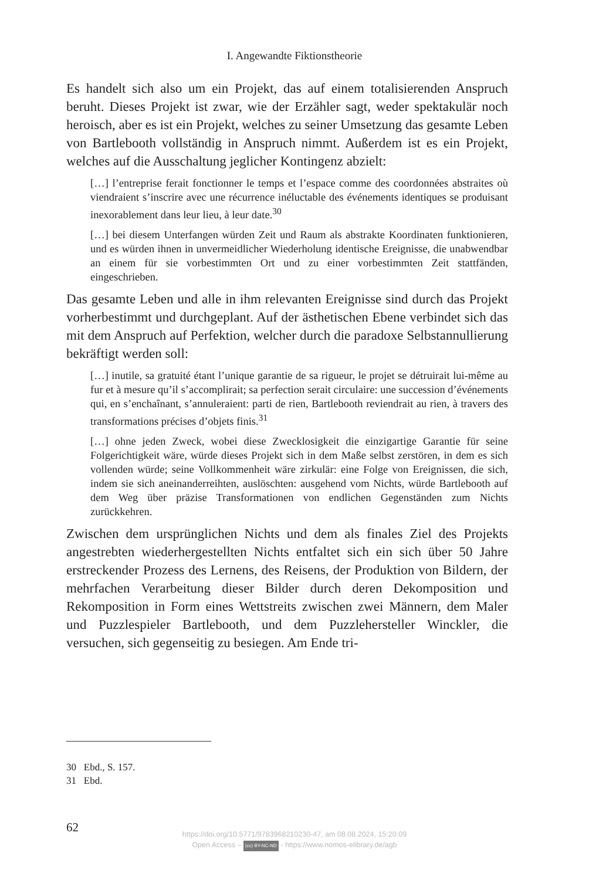I. Angewandte Fiktionstheorie
Es handelt sich also um ein Projekt, das auf einem totalisierenden Anspruch beruht. Dieses Projekt ist zwar, wie der Erzähler sagt, weder spektakulär noch heroisch, aber es ist ein Projekt, welches zu seiner Umsetzung das gesamte Leben von Bartlebooth vollständig in Anspruch nimmt. Außerdem ist es ein Projekt, welches auf die Ausschaltung jeglicher Kontingenz abzielt:
[…] l’entreprise ferait fonctionner le temps et l’espace comme des coordonnées abstraites où viendraient s’inscrire avec une récurrence inéluctable des événements identiques se produisant inexorablement dans leur lieu, à leur date.<sup>30</sup>
[…] bei diesem Unterfangen würden Zeit und Raum als abstrakte Koordinaten funktionieren, und es würden ihnen in unvermeidlicher Wiederholung identische Ereignisse, die unabwendbar an einem für sie vorbestimmten Ort und zu einer vorbestimmten Zeit stattfänden, eingeschrieben.
Das gesamte Leben und alle in ihm relevanten Ereignisse sind durch das Projekt vorherbestimmt und durchgeplant. Auf der ästhetischen Ebene verbindet sich das mit dem Anspruch auf Perfektion, welcher durch die paradoxe Selbstannullierung bekräftigt werden soll:
[…] inutile, sa gratuité étant l’unique garantie de sa rigueur, le projet se détruirait lui-même au fur et à mesure qu’il s’accomplirait; sa perfection serait circulaire: une succession d’événements qui, en s’enchaînant, s’annuleraient: parti de rien, Bartlebooth reviendrait au rien, à travers des transformations précises d’objets finis.<sup>31</sup>
[…] ohne jeden Zweck, wobei diese Zwecklosigkeit die einzigartige Garantie für seine Folgerichtigkeit wäre, würde dieses Projekt sich in dem Maße selbst zerstören, in dem es sich vollenden würde; seine Vollkommenheit wäre zirkulär: eine Folge von Ereignissen, die sich, indem sie sich aneinanderreihten, auslöschten: ausgehend vom Nichts, würde Bartlebooth auf dem Weg über präzise Transformationen von endlichen Gegenständen zum Nichts zurückkehren.
Zwischen dem ursprünglichen Nichts und dem als finales Ziel des Projekts angestrebten wiederhergestellten Nichts entfaltet sich ein sich über 50 Jahre erstreckender Prozess des Lernens, des Reisens, der Produktion von Bildern, der mehrfachen Verarbeitung dieser Bilder durch deren Dekomposition und Rekomposition in Form eines Wettstreits zwischen zwei Männern, dem Maler und Puzzlespieler Bartlebooth, und dem Puzzlehersteller Winckler, die versuchen, sich gegenseitig zu besiegen. Am Ende tri-
30 Ebd., S. 157.
31 Ebd.
62
https://doi.org/10.5771/9783968210230-47, am 08.08.2024, 15:20:09
Open Access – (cc) BY-NC-ND - https://www.nomos-elibrary.de/agb